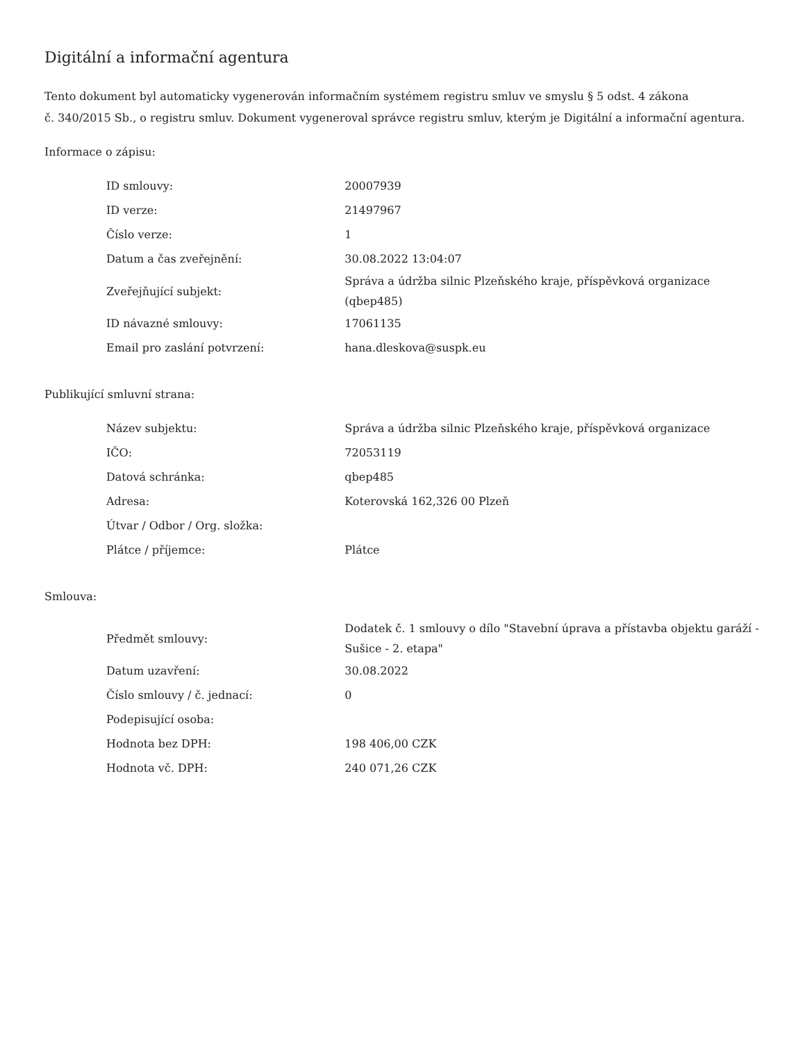Digitální a informační agentura
Tento dokument byl automaticky vygenerován informačním systémem registru smluv ve smyslu § 5 odst. 4 zákona
č. 340/2015 Sb., o registru smluv. Dokument vygeneroval správce registru smluv, kterým je Digitální a informační agentura.
Informace o zápisu:
| ID smlouvy: | 20007939 |
| ID verze: | 21497967 |
| Číslo verze: | 1 |
| Datum a čas zveřejnění: | 30.08.2022 13:04:07 |
| Zveřejňující subjekt: | Správa a údržba silnic Plzeňského kraje, příspěvková organizace (qbep485) |
| ID návazné smlouvy: | 17061135 |
| Email pro zaslání potvrzení: | hana.dleskova@suspk.eu |
Publikující smluvní strana:
| Název subjektu: | Správa a údržba silnic Plzeňského kraje, příspěvková organizace |
| IČO: | 72053119 |
| Datová schránka: | qbep485 |
| Adresa: | Koterovská 162,326 00 Plzeň |
| Útvar / Odbor / Org. složka: | |
| Plátce / příjemce: | Plátce |
Smlouva:
| Předmět smlouvy: | Dodatek č. 1 smlouvy o dílo "Stavební úprava a přístavba objektu garáží - Sušice - 2. etapa" |
| Datum uzavření: | 30.08.2022 |
| Číslo smlouvy / č. jednací: | 0 |
| Podepisující osoba: | |
| Hodnota bez DPH: | 198 406,00 CZK |
| Hodnota vč. DPH: | 240 071,26 CZK |